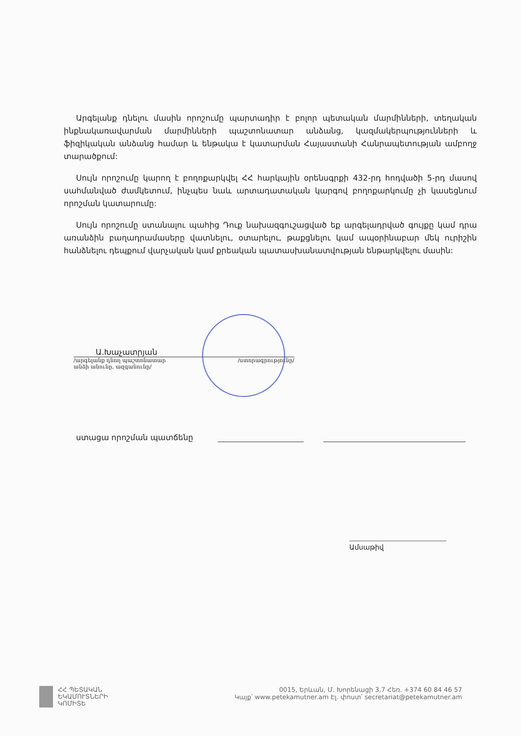Արգելանք դնելու մասին որոշումը պարտադիր է բոլոր պետական մարմինների, տեղական ինքնակառավարման մարմինների պաշտոնատար անձանց, կազմակերպությունների և ֆիզիկական անձանց համար և ենթակա է կատարման Հայաստանի Հանրապետության ամբողջ տարածքում:
Սույն որոշումը կարող է բողոքարկվել ՀՀ հարկային օրենսգրքի 432-րդ հոդվածի 5-րդ մասով սահմանված ժամկետում, ինչպես նաև արտադատական կարգով բողոքարկումը չի կասեցնում որոշման կատարումը:
Սույն որոշումը ստանալու պահից Դուք նախազգուշացված եք արգելադրված գույքը կամ դրա առանձին բաղադրամասերը վատնելու, օտարելու, թաքցնելու կամ ապօրինաբար մեկ ուրիշին հանձնելու դեպքում վարչական կամ քրեական պատասխանատվության ենթարկվելու մասին:
Ա.Խաչատրյան
/արգելանք դնող պաշտոնատար
անձի անունը, ազգանունը/ /ստորագրությունը/
ստացա որոշման պատճենը
Ամսաթիվ
ՀՀ ՊԵՏԱԿԱՆ
ԵԿԱՄՈՒՏՆԵՐԻ
ԿՈՄԻՏԵ
0015, Երևան, Մ. Խորենացի 3,7 Հեռ. +374 60 84 46 57
Կայք՝ www.petekamutner.am Էլ. փոստ՝ secretariat@petekamutner.am